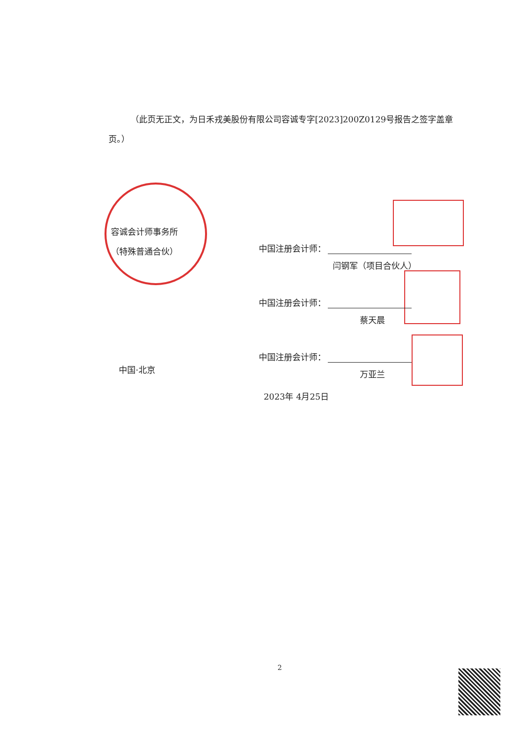（此页无正文，为日禾戎美股份有限公司容诚专字[2023]200Z0129号报告之签字盖章页。）
容诚会计师事务所
（特殊普通合伙）
中国·北京
中国注册会计师：
闫钢军（项目合伙人）
中国注册会计师：
蔡天晨
中国注册会计师：
万亚兰
2023年 4月25日
2